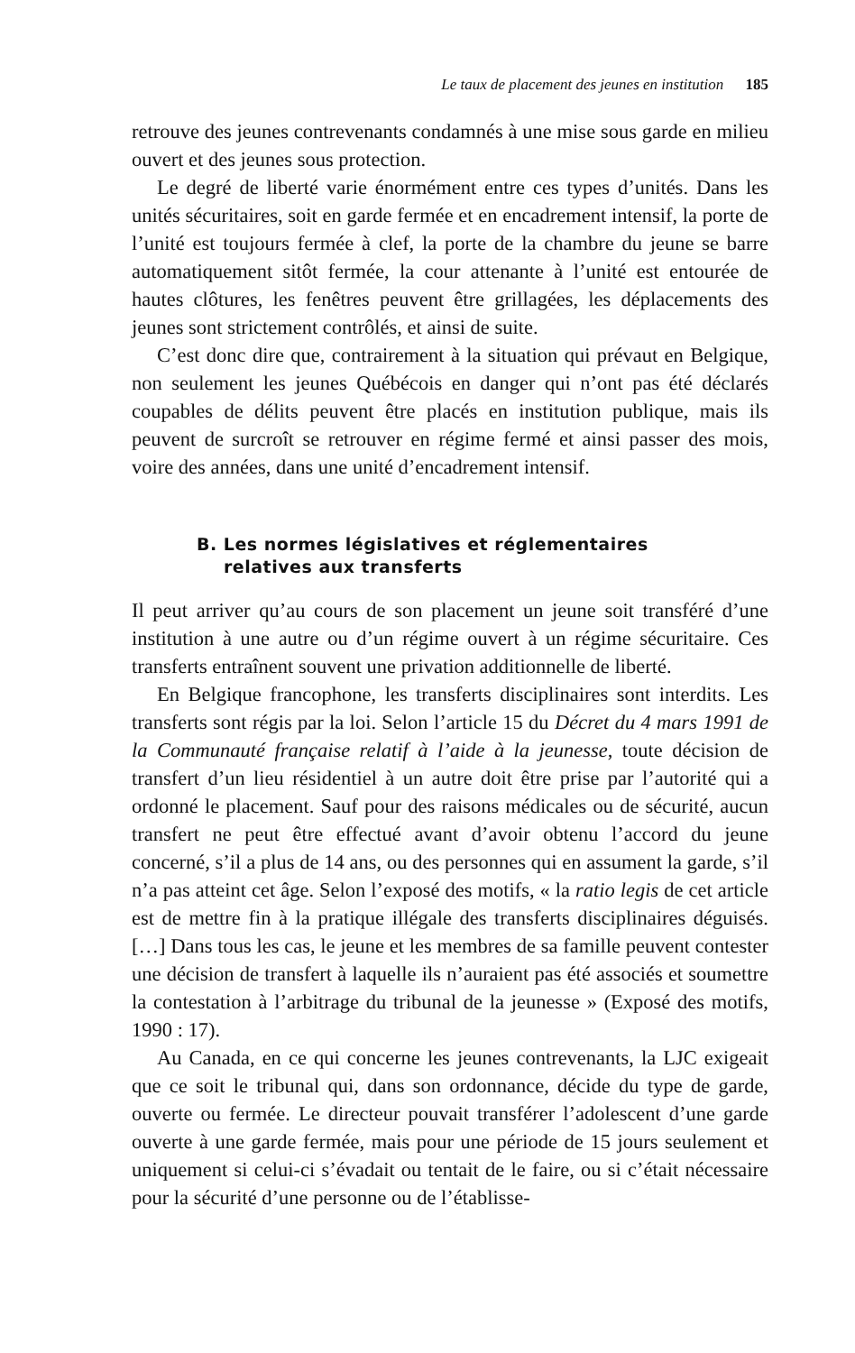Le taux de placement des jeunes en institution 185
retrouve des jeunes contrevenants condamnés à une mise sous garde en milieu ouvert et des jeunes sous protection.
Le degré de liberté varie énormément entre ces types d’unités. Dans les unités sécuritaires, soit en garde fermée et en encadrement intensif, la porte de l’unité est toujours fermée à clef, la porte de la chambre du jeune se barre automatiquement sitôt fermée, la cour attenante à l’unité est entourée de hautes clôtures, les fenêtres peuvent être grillagées, les déplacements des jeunes sont strictement contrôlés, et ainsi de suite.
C’est donc dire que, contrairement à la situation qui prévaut en Belgique, non seulement les jeunes Québécois en danger qui n’ont pas été déclarés coupables de délits peuvent être placés en institution publique, mais ils peuvent de surcroît se retrouver en régime fermé et ainsi passer des mois, voire des années, dans une unité d’encadrement intensif.
B. Les normes législatives et réglementaires
relatives aux transferts
Il peut arriver qu’au cours de son placement un jeune soit transféré d’une institution à une autre ou d’un régime ouvert à un régime sécuritaire. Ces transferts entraînent souvent une privation additionnelle de liberté.
En Belgique francophone, les transferts disciplinaires sont interdits. Les transferts sont régis par la loi. Selon l’article 15 du Décret du 4 mars 1991 de la Communauté française relatif à l’aide à la jeunesse, toute décision de transfert d’un lieu résidentiel à un autre doit être prise par l’autorité qui a ordonné le placement. Sauf pour des raisons médicales ou de sécurité, aucun transfert ne peut être effectué avant d’avoir obtenu l’accord du jeune concerné, s’il a plus de 14 ans, ou des personnes qui en assument la garde, s’il n’a pas atteint cet âge. Selon l’exposé des motifs, « la ratio legis de cet article est de mettre fin à la pratique illégale des transferts disciplinaires déguisés. […] Dans tous les cas, le jeune et les membres de sa famille peuvent contester une décision de transfert à laquelle ils n’auraient pas été associés et soumettre la contestation à l’arbitrage du tribunal de la jeunesse » (Exposé des motifs, 1990 : 17).
Au Canada, en ce qui concerne les jeunes contrevenants, la LJC exigeait que ce soit le tribunal qui, dans son ordonnance, décide du type de garde, ouverte ou fermée. Le directeur pouvait transférer l’adolescent d’une garde ouverte à une garde fermée, mais pour une période de 15 jours seulement et uniquement si celui-ci s’évadait ou tentait de le faire, ou si c’était nécessaire pour la sécurité d’une personne ou de l’établisse-